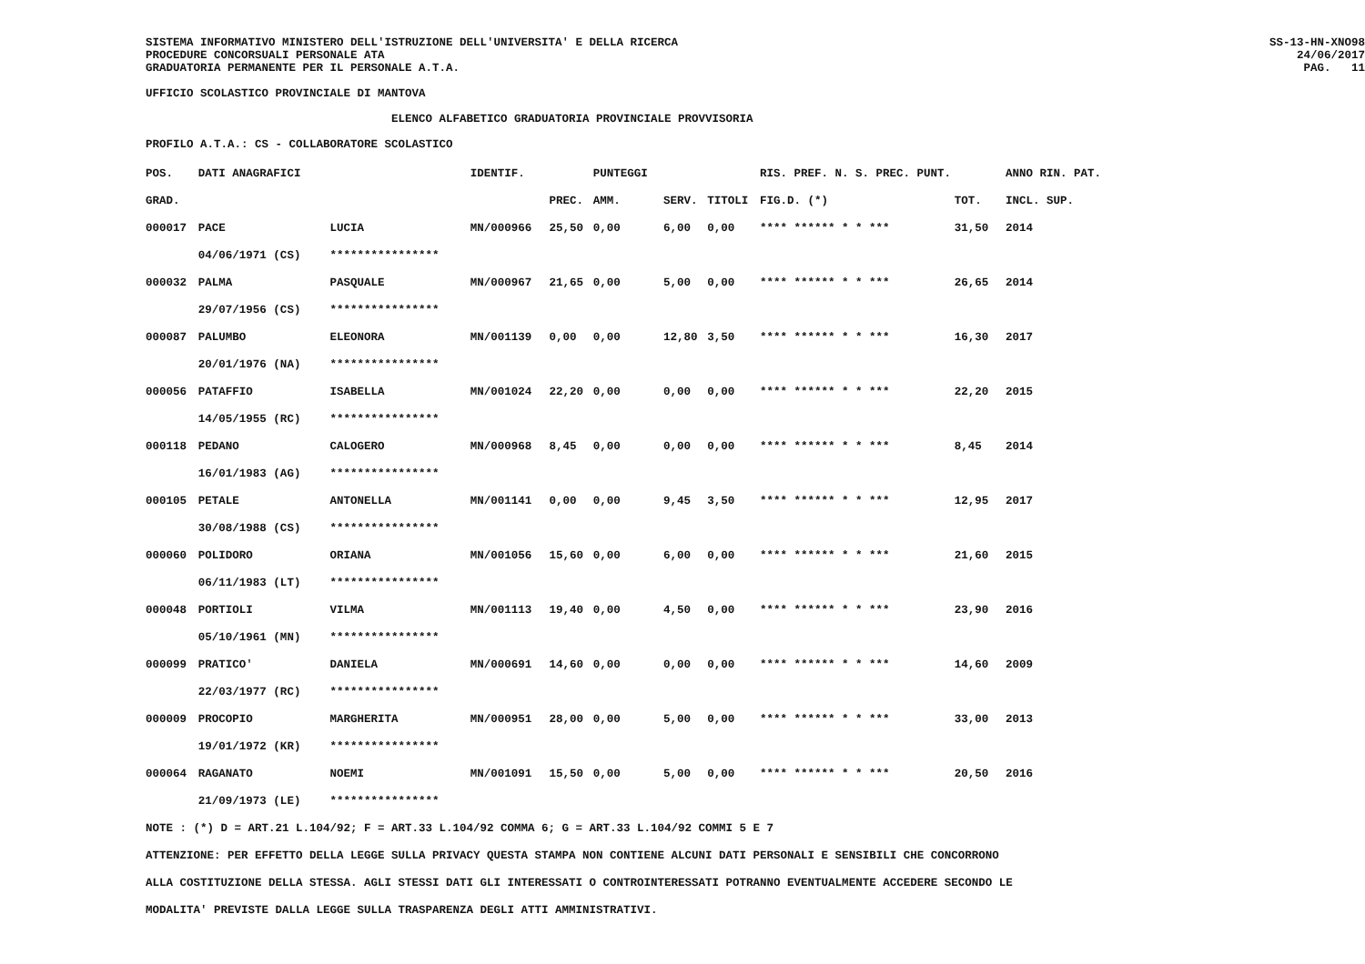SISTEMA INFORMATIVO MINISTERO DELL'ISTRUZIONE DELL'UNIVERSITA' E DELLA RICERCA
PROCEDURE CONCORSUALI PERSONALE ATA
GRADUATORIA PERMANENTE PER IL PERSONALE A.T.A.
SS-13-HN-XNO98
24/06/2017
PAG. 11
UFFICIO SCOLASTICO PROVINCIALE DI MANTOVA
ELENCO ALFABETICO GRADUATORIA PROVINCIALE PROVVISORIA
PROFILO A.T.A.: CS - COLLABORATORE SCOLASTICO
| POS. | DATI ANAGRAFICI | | IDENTIF. | | PUNTEGGI | | | RIS. PREF. N. S. PREC. PUNT. | | ANNO RIN. PAT. |
| --- | --- | --- | --- | --- | --- | --- | --- | --- | --- | --- |
| GRAD. | | | | PREC. | AMM. | SERV. | TITOLI | FIG.D. (*) | TOT. | INCL. SUP. |
| 000017 | PACE | LUCIA | MN/000966 | 25,50 | 0,00 | 6,00 | 0,00 | **** ****** * * *** | 31,50 | 2014 |
| | 04/06/1971 (CS) | **************** | | | | | | | | |
| 000032 | PALMA | PASQUALE | MN/000967 | 21,65 | 0,00 | 5,00 | 0,00 | **** ****** * * *** | 26,65 | 2014 |
| | 29/07/1956 (CS) | **************** | | | | | | | | |
| 000087 | PALUMBO | ELEONORA | MN/001139 | 0,00 | 0,00 | 12,80 | 3,50 | **** ****** * * *** | 16,30 | 2017 |
| | 20/01/1976 (NA) | **************** | | | | | | | | |
| 000056 | PATAFFIO | ISABELLA | MN/001024 | 22,20 | 0,00 | 0,00 | 0,00 | **** ****** * * *** | 22,20 | 2015 |
| | 14/05/1955 (RC) | **************** | | | | | | | | |
| 000118 | PEDANO | CALOGERO | MN/000968 | 8,45 | 0,00 | 0,00 | 0,00 | **** ****** * * *** | 8,45 | 2014 |
| | 16/01/1983 (AG) | **************** | | | | | | | | |
| 000105 | PETALE | ANTONELLA | MN/001141 | 0,00 | 0,00 | 9,45 | 3,50 | **** ****** * * *** | 12,95 | 2017 |
| | 30/08/1988 (CS) | **************** | | | | | | | | |
| 000060 | POLIDORO | ORIANA | MN/001056 | 15,60 | 0,00 | 6,00 | 0,00 | **** ****** * * *** | 21,60 | 2015 |
| | 06/11/1983 (LT) | **************** | | | | | | | | |
| 000048 | PORTIOLI | VILMA | MN/001113 | 19,40 | 0,00 | 4,50 | 0,00 | **** ****** * * *** | 23,90 | 2016 |
| | 05/10/1961 (MN) | **************** | | | | | | | | |
| 000099 | PRATICO' | DANIELA | MN/000691 | 14,60 | 0,00 | 0,00 | 0,00 | **** ****** * * *** | 14,60 | 2009 |
| | 22/03/1977 (RC) | **************** | | | | | | | | |
| 000009 | PROCOPIO | MARGHERITA | MN/000951 | 28,00 | 0,00 | 5,00 | 0,00 | **** ****** * * *** | 33,00 | 2013 |
| | 19/01/1972 (KR) | **************** | | | | | | | | |
| 000064 | RAGANATO | NOEMI | MN/001091 | 15,50 | 0,00 | 5,00 | 0,00 | **** ****** * * *** | 20,50 | 2016 |
| | 21/09/1973 (LE) | **************** | | | | | | | | |
NOTE : (*) D = ART.21 L.104/92; F = ART.33 L.104/92 COMMA 6; G = ART.33 L.104/92 COMMI 5 E 7
ATTENZIONE: PER EFFETTO DELLA LEGGE SULLA PRIVACY QUESTA STAMPA NON CONTIENE ALCUNI DATI PERSONALI E SENSIBILI CHE CONCORRONO
ALLA COSTITUZIONE DELLA STESSA. AGLI STESSI DATI GLI INTERESSATI O CONTROINTERESSATI POTRANNO EVENTUALMENTE ACCEDERE SECONDO LE
MODALITA' PREVISTE DALLA LEGGE SULLA TRASPARENZA DEGLI ATTI AMMINISTRATIVI.